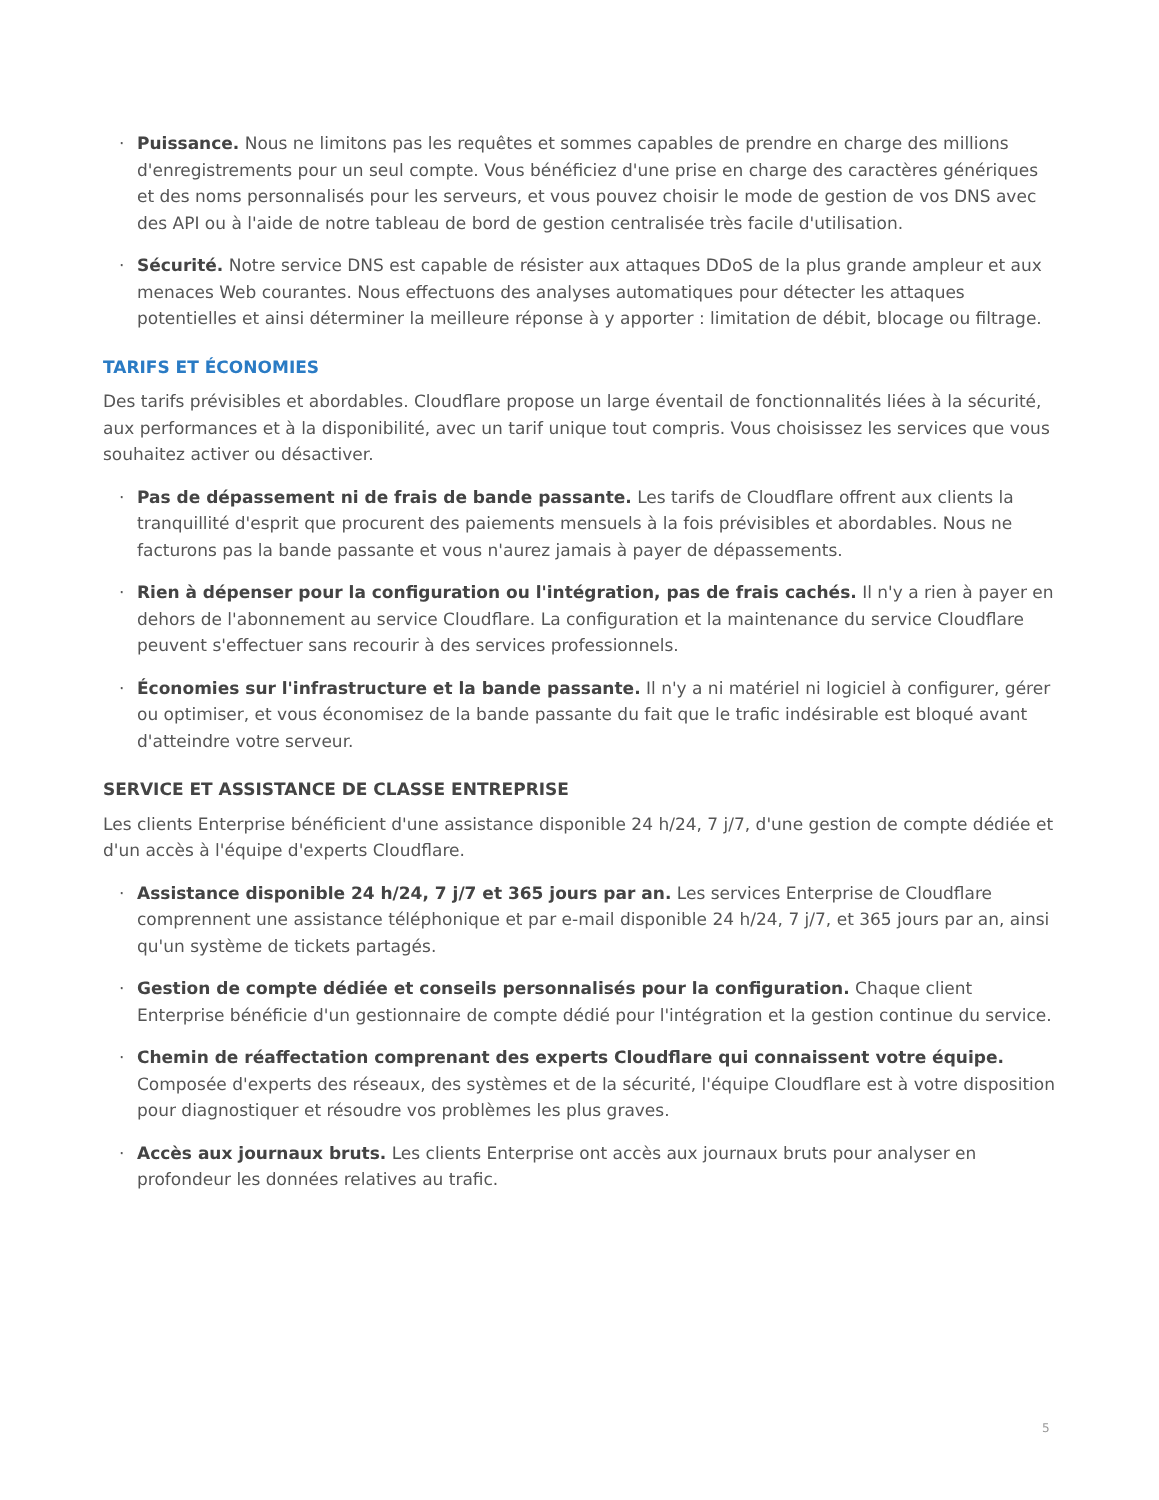· Puissance. Nous ne limitons pas les requêtes et sommes capables de prendre en charge des millions d'enregistrements pour un seul compte. Vous bénéficiez d'une prise en charge des caractères génériques et des noms personnalisés pour les serveurs, et vous pouvez choisir le mode de gestion de vos DNS avec des API ou à l'aide de notre tableau de bord de gestion centralisée très facile d'utilisation.
· Sécurité. Notre service DNS est capable de résister aux attaques DDoS de la plus grande ampleur et aux menaces Web courantes. Nous effectuons des analyses automatiques pour détecter les attaques potentielles et ainsi déterminer la meilleure réponse à y apporter : limitation de débit, blocage ou filtrage.
TARIFS ET ÉCONOMIES
Des tarifs prévisibles et abordables. Cloudflare propose un large éventail de fonctionnalités liées à la sécurité, aux performances et à la disponibilité, avec un tarif unique tout compris. Vous choisissez les services que vous souhaitez activer ou désactiver.
· Pas de dépassement ni de frais de bande passante. Les tarifs de Cloudflare offrent aux clients la tranquillité d'esprit que procurent des paiements mensuels à la fois prévisibles et abordables. Nous ne facturons pas la bande passante et vous n'aurez jamais à payer de dépassements.
· Rien à dépenser pour la configuration ou l'intégration, pas de frais cachés. Il n'y a rien à payer en dehors de l'abonnement au service Cloudflare. La configuration et la maintenance du service Cloudflare peuvent s'effectuer sans recourir à des services professionnels.
· Économies sur l'infrastructure et la bande passante. Il n'y a ni matériel ni logiciel à configurer, gérer ou optimiser, et vous économisez de la bande passante du fait que le trafic indésirable est bloqué avant d'atteindre votre serveur.
SERVICE ET ASSISTANCE DE CLASSE ENTREPRISE
Les clients Enterprise bénéficient d'une assistance disponible 24 h/24, 7 j/7, d'une gestion de compte dédiée et d'un accès à l'équipe d'experts Cloudflare.
· Assistance disponible 24 h/24, 7 j/7 et 365 jours par an. Les services Enterprise de Cloudflare comprennent une assistance téléphonique et par e-mail disponible 24 h/24, 7 j/7, et 365 jours par an, ainsi qu'un système de tickets partagés.
· Gestion de compte dédiée et conseils personnalisés pour la configuration. Chaque client Enterprise bénéficie d'un gestionnaire de compte dédié pour l'intégration et la gestion continue du service.
· Chemin de réaffectation comprenant des experts Cloudflare qui connaissent votre équipe. Composée d'experts des réseaux, des systèmes et de la sécurité, l'équipe Cloudflare est à votre disposition pour diagnostiquer et résoudre vos problèmes les plus graves.
· Accès aux journaux bruts. Les clients Enterprise ont accès aux journaux bruts pour analyser en profondeur les données relatives au trafic.
5